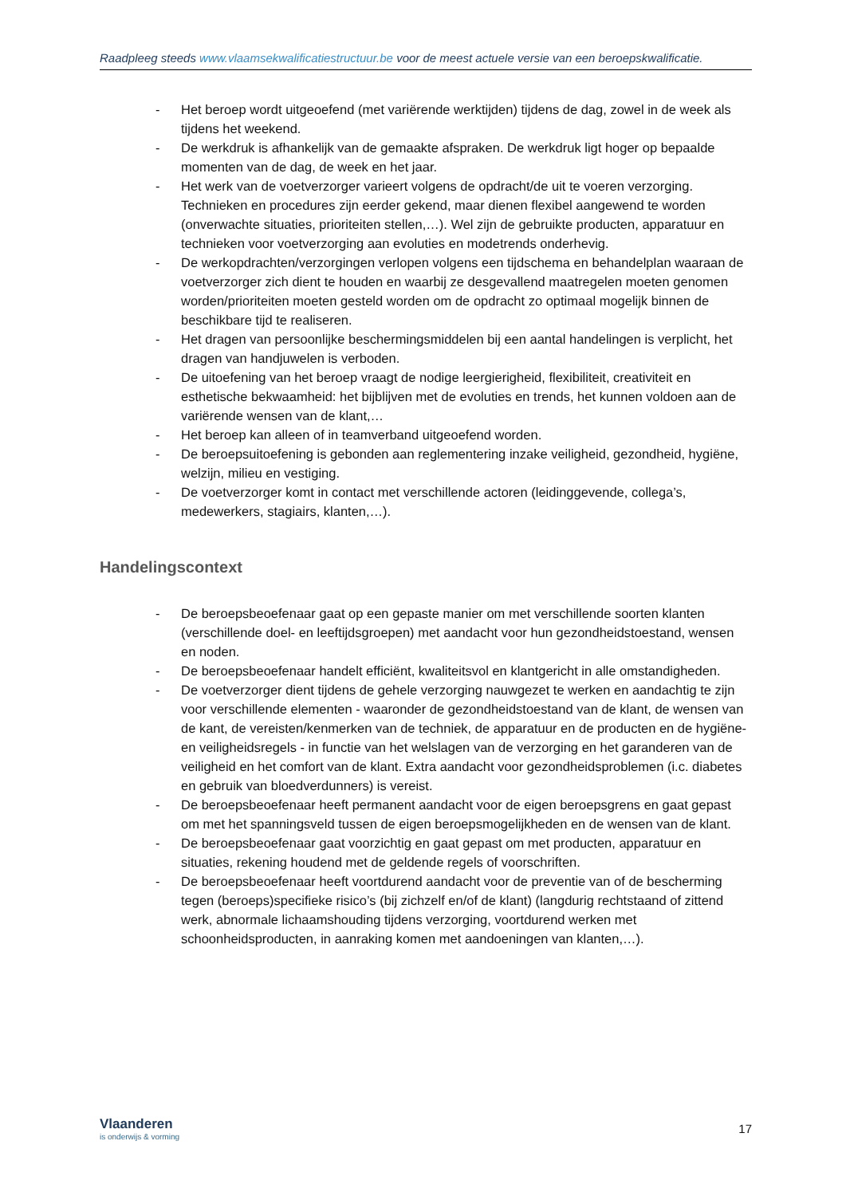Raadpleeg steeds www.vlaamsekwalificatiestructuur.be voor de meest actuele versie van een beroepskwalificatie.
- Het beroep wordt uitgeoefend (met variërende werktijden) tijdens de dag, zowel in de week als tijdens het weekend.
- De werkdruk is afhankelijk van de gemaakte afspraken. De werkdruk ligt hoger op bepaalde momenten van de dag, de week en het jaar.
- Het werk van de voetverzorger varieert volgens de opdracht/de uit te voeren verzorging. Technieken en procedures zijn eerder gekend, maar dienen flexibel aangewend te worden (onverwachte situaties, prioriteiten stellen,…). Wel zijn de gebruikte producten, apparatuur en technieken voor voetverzorging aan evoluties en modetrends onderhevig.
- De werkopdrachten/verzorgingen verlopen volgens een tijdschema en behandelplan waaraan de voetverzorger zich dient te houden en waarbij ze desgevallend maatregelen moeten genomen worden/prioriteiten moeten gesteld worden om de opdracht zo optimaal mogelijk binnen de beschikbare tijd te realiseren.
- Het dragen van persoonlijke beschermingsmiddelen bij een aantal handelingen is verplicht, het dragen van handjuwelen is verboden.
- De uitoefening van het beroep vraagt de nodige leergierigheid, flexibiliteit, creativiteit en esthetische bekwaamheid: het bijblijven met de evoluties en trends, het kunnen voldoen aan de variërende wensen van de klant,…
- Het beroep kan alleen of in teamverband uitgeoefend worden.
- De beroepsuitoefening is gebonden aan reglementering inzake veiligheid, gezondheid, hygiëne, welzijn, milieu en vestiging.
- De voetverzorger komt in contact met verschillende actoren (leidinggevende, collega’s, medewerkers, stagiairs, klanten,…).
Handelingscontext
- De beroepsbeoefenaar gaat op een gepaste manier om met verschillende soorten klanten (verschillende doel- en leeftijdsgroepen) met aandacht voor hun gezondheidstoestand, wensen en noden.
- De beroepsbeoefenaar handelt efficiënt, kwaliteitsvol en klantgericht in alle omstandigheden.
- De voetverzorger dient tijdens de gehele verzorging nauwgezet te werken en aandachtig te zijn voor verschillende elementen - waaronder de gezondheidstoestand van de klant, de wensen van de kant, de vereisten/kenmerken van de techniek, de apparatuur en de producten en de hygiëne- en veiligheidsregels - in functie van het welslagen van de verzorging en het garanderen van de veiligheid en het comfort van de klant. Extra aandacht voor gezondheidsproblemen (i.c. diabetes en gebruik van bloedverdunners) is vereist.
- De beroepsbeoefenaar heeft permanent aandacht voor de eigen beroepsgrens en gaat gepast om met het spanningsveld tussen de eigen beroepsmogelijkheden en de wensen van de klant.
- De beroepsbeoefenaar gaat voorzichtig en gaat gepast om met producten, apparatuur en situaties, rekening houdend met de geldende regels of voorschriften.
- De beroepsbeoefenaar heeft voortdurend aandacht voor de preventie van of de bescherming tegen (beroeps)specifieke risico’s (bij zichzelf en/of de klant) (langdurig rechtstaand of zittend werk, abnormale lichaamshouding tijdens verzorging, voortdurend werken met schoonheidsproducten, in aanraking komen met aandoeningen van klanten,…).
Vlaanderen
is onderwijs & vorming
17